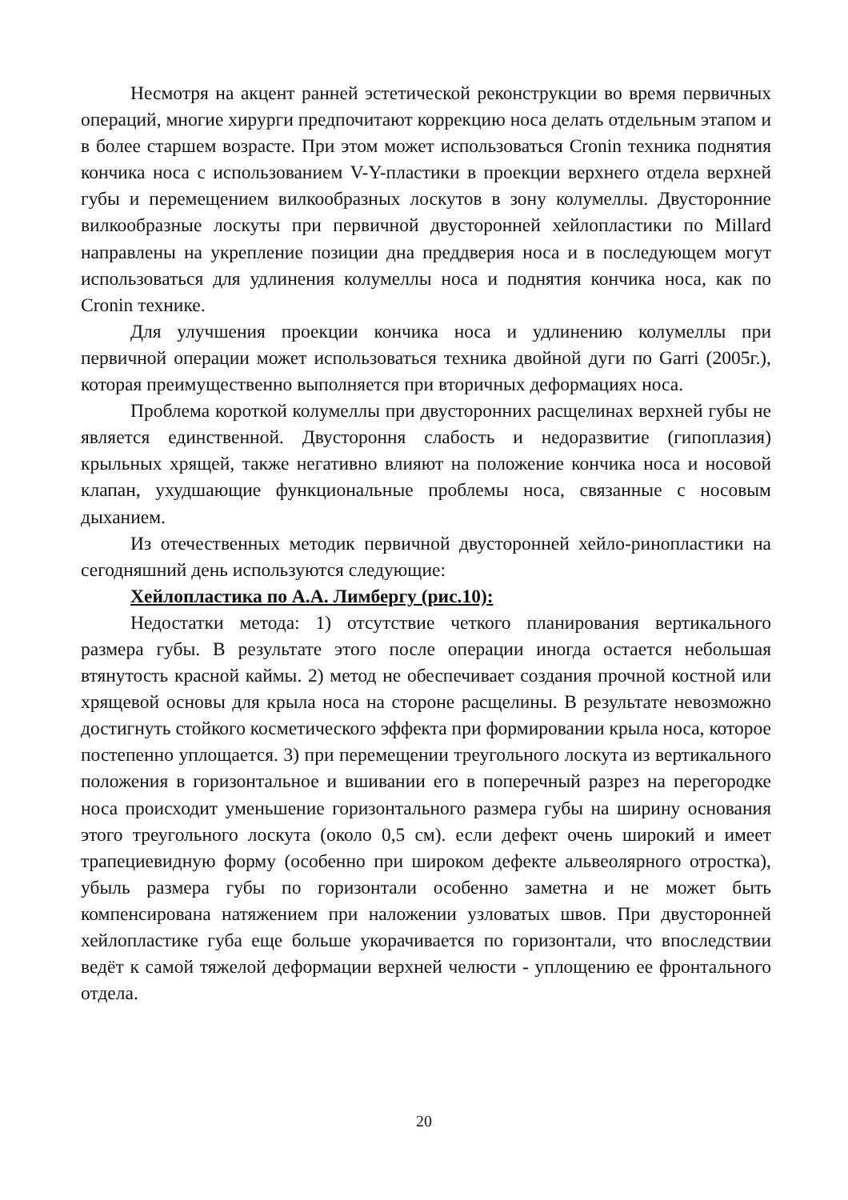Несмотря на акцент ранней эстетической реконструкции во время первичных операций, многие хирурги предпочитают коррекцию носа делать отдельным этапом и в более старшем возрасте. При этом может использоваться Cronin техника поднятия кончика носа с использованием V-Y-пластики в проекции верхнего отдела верхней губы и перемещением вилкообразных лоскутов в зону колумеллы. Двусторонние вилкообразные лоскуты при первичной двусторонней хейлопластики по Millard направлены на укрепление позиции дна преддверия носа и в последующем могут использоваться для удлинения колумеллы носа и поднятия кончика носа, как по Cronin технике.
Для улучшения проекции кончика носа и удлинению колумеллы при первичной операции может использоваться техника двойной дуги по Garri (2005г.), которая преимущественно выполняется при вторичных деформациях носа.
Проблема короткой колумеллы при двусторонних расщелинах верхней губы не является единственной. Двустороння слабость и недоразвитие (гипоплазия) крыльных хрящей, также негативно влияют на положение кончика носа и носовой клапан, ухудшающие функциональные проблемы носа, связанные с носовым дыханием.
Из отечественных методик первичной двусторонней хейло-ринопластики на сегодняшний день используются следующие:
Хейлопластика по А.А. Лимбергу (рис.10):
Недостатки метода: 1) отсутствие четкого планирования вертикального размера губы. В результате этого после операции иногда остается небольшая втянутость красной каймы. 2) метод не обеспечивает создания прочной костной или хрящевой основы для крыла носа на стороне расщелины. В результате невозможно достигнуть стойкого косметического эффекта при формировании крыла носа, которое постепенно уплощается. 3) при перемещении треугольного лоскута из вертикального положения в горизонтальное и вшивании его в поперечный разрез на перегородке носа происходит уменьшение горизонтального размера губы на ширину основания этого треугольного лоскута (около 0,5 см). если дефект очень широкий и имеет трапециевидную форму (особенно при широком дефекте альвеолярного отростка), убыль размера губы по горизонтали особенно заметна и не может быть компенсирована натяжением при наложении узловатых швов. При двусторонней хейлопластике губа еще больше укорачивается по горизонтали, что впоследствии ведёт к самой тяжелой деформации верхней челюсти - уплощению ее фронтального отдела.
20